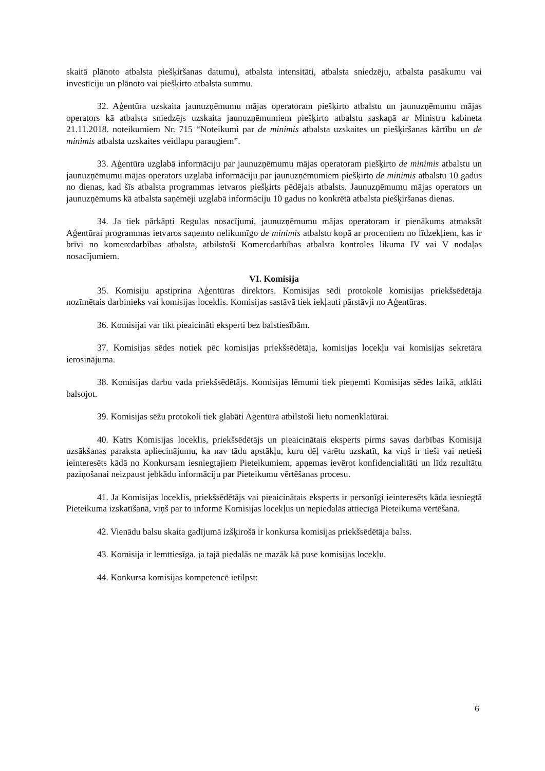skaitā plānoto atbalsta piešķiršanas datumu), atbalsta intensitāti, atbalsta sniedzēju, atbalsta pasākumu vai investīciju un plānoto vai piešķirto atbalsta summu.
32. Aģentūra uzskaita jaunuzņēmumu mājas operatoram piešķirto atbalstu un jaunuzņēmumu mājas operators kā atbalsta sniedzējs uzskaita jaunuzņēmumiem piešķirto atbalstu saskaņā ar Ministru kabineta 21.11.2018. noteikumiem Nr. 715 “Noteikumi par de minimis atbalsta uzskaites un piešķiršanas kārtību un de minimis atbalsta uzskaites veidlapu paraugiem”.
33. Aģentūra uzglabā informāciju par jaunuzņēmumu mājas operatoram piešķirto de minimis atbalstu un jaunuzņēmumu mājas operators uzglabā informāciju par jaunuzņēmumiem piešķirto de minimis atbalstu 10 gadus no dienas, kad šīs atbalsta programmas ietvaros piešķirts pēdējais atbalsts. Jaunuzņēmumu mājas operators un jaunuzņēmums kā atbalsta saņēmēji uzglabā informāciju 10 gadus no konkrētā atbalsta piešķiršanas dienas.
34. Ja tiek pārkāpti Regulas nosacījumi, jaunuzņēmumu mājas operatoram ir pienākums atmaksāt Aģentūrai programmas ietvaros saņemto nelikumīgo de minimis atbalstu kopā ar procentiem no līdzekļiem, kas ir brīvi no komercdarbības atbalsta, atbilstoši Komercdarbības atbalsta kontroles likuma IV vai V nodaļas nosacījumiem.
VI. Komisija
35. Komisiju apstiprina Aģentūras direktors. Komisijas sēdi protokolē komisijas priekšsēdētāja nozīmētais darbinieks vai komisijas loceklis. Komisijas sastāvā tiek iekļauti pārstāvji no Aģentūras.
36. Komisijai var tikt pieaicināti eksperti bez balstiesībām.
37. Komisijas sēdes notiek pēc komisijas priekšsēdētāja, komisijas locekļu vai komisijas sekretāra ierosinājuma.
38. Komisijas darbu vada priekšsēdētājs. Komisijas lēmumi tiek pieņemti Komisijas sēdes laikā, atklāti balsojot.
39. Komisijas sēžu protokoli tiek glabāti Aģentūrā atbilstoši lietu nomenklatūrai.
40. Katrs Komisijas loceklis, priekšsēdētājs un pieaicinātais eksperts pirms savas darbības Komisijā uzsākšanas paraksta apliecinājumu, ka nav tādu apstākļu, kuru dēļ varētu uzskatīt, ka viņš ir tieši vai netieši ieinteresēts kādā no Konkursam iesniegtajiem Pieteikumiem, apņemas ievērot konfidencialitāti un līdz rezultātu paziņošanai neizpaust jebkādu informāciju par Pieteikumu vērtēšanas procesu.
41. Ja Komisijas loceklis, priekšsēdētājs vai pieaicinātais eksperts ir personīgi ieinteresēts kāda iesniegtā Pieteikuma izskatīšanā, viņš par to informē Komisijas locekļus un nepiedalās attiecīgā Pieteikuma vērtēšanā.
42. Vienādu balsu skaita gadījumā izšķirošā ir konkursa komisijas priekšsēdētāja balss.
43. Komisija ir lemttiesīga, ja tajā piedalās ne mazāk kā puse komisijas locekļu.
44. Konkursa komisijas kompetencē ietilpst:
6